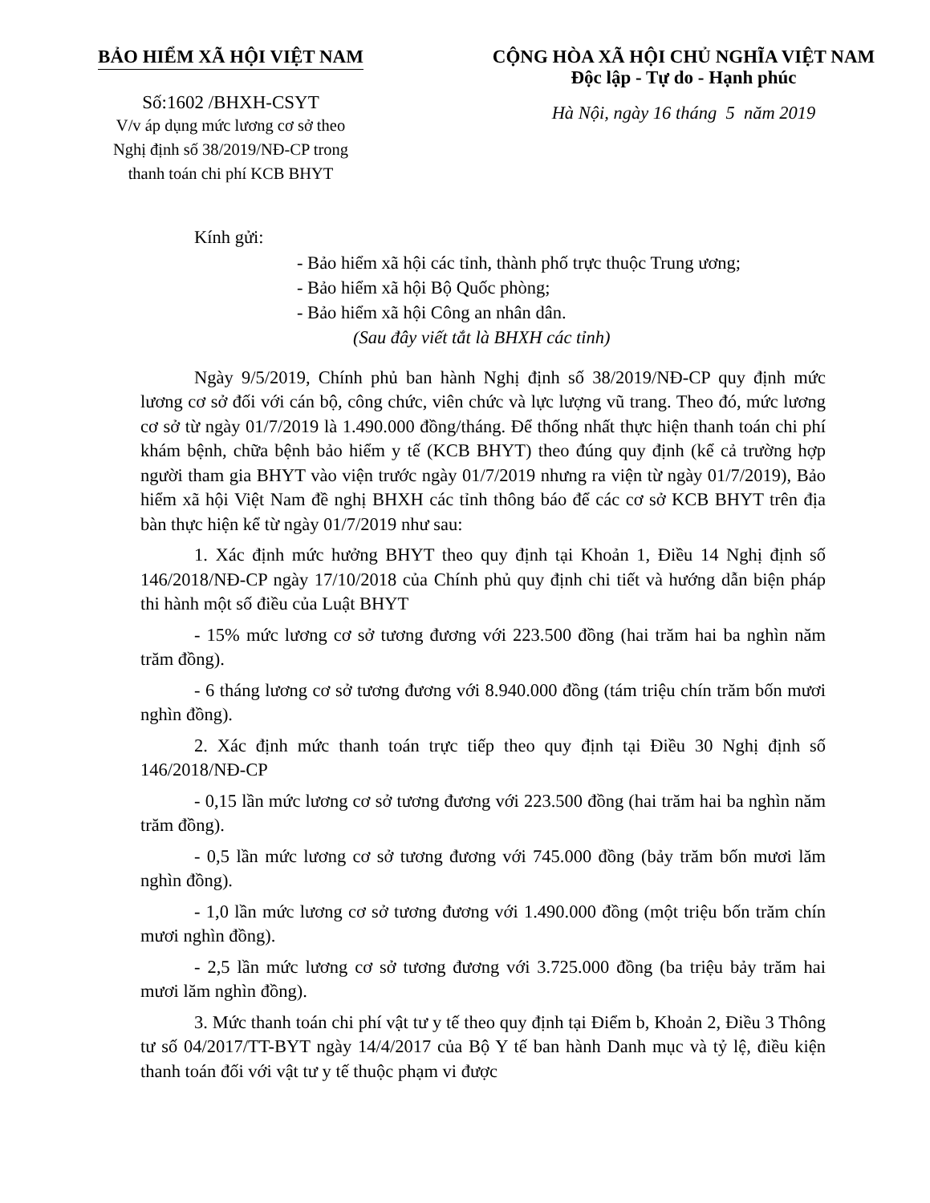BẢO HIỂM XÃ HỘI VIỆT NAM
Số:1602 /BHXH-CSYT
V/v áp dụng mức lương cơ sở theo
Nghị định số 38/2019/NĐ-CP trong
thanh toán chi phí KCB BHYT
CỘNG HÒA XÃ HỘI CHỦ NGHĨA VIỆT NAM
Độc lập - Tự do - Hạnh phúc
Hà Nội, ngày 16 tháng 5 năm 2019
Kính gửi:
- Bảo hiểm xã hội các tỉnh, thành phố trực thuộc Trung ương;
- Bảo hiểm xã hội Bộ Quốc phòng;
- Bảo hiểm xã hội Công an nhân dân.
(Sau đây viết tắt là BHXH các tỉnh)
Ngày 9/5/2019, Chính phủ ban hành Nghị định số 38/2019/NĐ-CP quy định mức lương cơ sở đối với cán bộ, công chức, viên chức và lực lượng vũ trang. Theo đó, mức lương cơ sở từ ngày 01/7/2019 là 1.490.000 đồng/tháng. Để thống nhất thực hiện thanh toán chi phí khám bệnh, chữa bệnh bảo hiểm y tế (KCB BHYT) theo đúng quy định (kể cả trường hợp người tham gia BHYT vào viện trước ngày 01/7/2019 nhưng ra viện từ ngày 01/7/2019), Bảo hiểm xã hội Việt Nam đề nghị BHXH các tỉnh thông báo để các cơ sở KCB BHYT trên địa bàn thực hiện kể từ ngày 01/7/2019 như sau:
1. Xác định mức hưởng BHYT theo quy định tại Khoản 1, Điều 14 Nghị định số 146/2018/NĐ-CP ngày 17/10/2018 của Chính phủ quy định chi tiết và hướng dẫn biện pháp thi hành một số điều của Luật BHYT
- 15% mức lương cơ sở tương đương với 223.500 đồng (hai trăm hai ba nghìn năm trăm đồng).
- 6 tháng lương cơ sở tương đương với 8.940.000 đồng (tám triệu chín trăm bốn mươi nghìn đồng).
2. Xác định mức thanh toán trực tiếp theo quy định tại Điều 30 Nghị định số 146/2018/NĐ-CP
- 0,15 lần mức lương cơ sở tương đương với 223.500 đồng (hai trăm hai ba nghìn năm trăm đồng).
- 0,5 lần mức lương cơ sở tương đương với 745.000 đồng (bảy trăm bốn mươi lăm nghìn đồng).
- 1,0 lần mức lương cơ sở tương đương với 1.490.000 đồng (một triệu bốn trăm chín mươi nghìn đồng).
- 2,5 lần mức lương cơ sở tương đương với 3.725.000 đồng (ba triệu bảy trăm hai mươi lăm nghìn đồng).
3. Mức thanh toán chi phí vật tư y tế theo quy định tại Điểm b, Khoản 2, Điều 3 Thông tư số 04/2017/TT-BYT ngày 14/4/2017 của Bộ Y tế ban hành Danh mục và tỷ lệ, điều kiện thanh toán đối với vật tư y tế thuộc phạm vi được